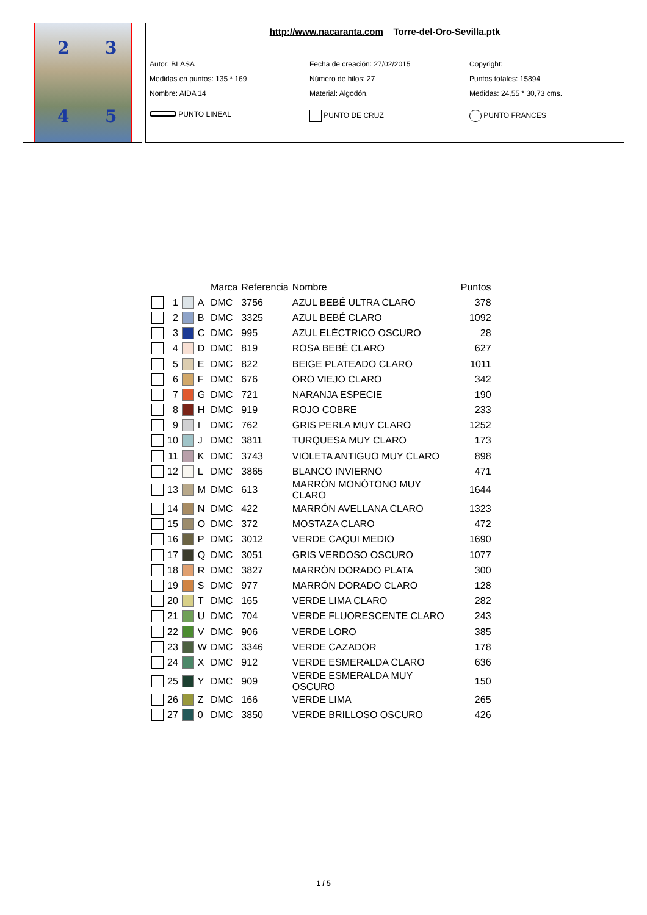2 3
4 5
http://www.nacaranta.com Torre-del-Oro-Sevilla.ptk
Autor: BLASA
Fecha de creación: 27/02/2015
Copyright:
Medidas en puntos: 135 * 169
Número de hilos: 27
Puntos totales: 15894
Nombre: AIDA 14
Material: Algodón.
Medidas: 24,55 * 30,73 cms.
PUNTO LINEAL
PUNTO DE CRUZ
PUNTO FRANCES
| | | | | Marca | Referencia | Nombre | Puntos |
| --- | --- | --- | --- | --- | --- | --- | --- |
| | 1 | | A | DMC | 3756 | AZUL BEBÉ ULTRA CLARO | 378 |
| | 2 | | B | DMC | 3325 | AZUL BEBÉ CLARO | 1092 |
| | 3 | | C | DMC | 995 | AZUL ELÉCTRICO OSCURO | 28 |
| | 4 | | D | DMC | 819 | ROSA BEBÉ CLARO | 627 |
| | 5 | | E | DMC | 822 | BEIGE PLATEADO CLARO | 1011 |
| | 6 | | F | DMC | 676 | ORO VIEJO CLARO | 342 |
| | 7 | | G | DMC | 721 | NARANJA ESPECIE | 190 |
| | 8 | | H | DMC | 919 | ROJO COBRE | 233 |
| | 9 | | I | DMC | 762 | GRIS PERLA MUY CLARO | 1252 |
| | 10 | | J | DMC | 3811 | TURQUESA MUY CLARO | 173 |
| | 11 | | K | DMC | 3743 | VIOLETA ANTIGUO MUY CLARO | 898 |
| | 12 | | L | DMC | 3865 | BLANCO INVIERNO | 471 |
| | 13 | | M | DMC | 613 | MARRÓN MONÓTONO MUY CLARO | 1644 |
| | 14 | | N | DMC | 422 | MARRÓN AVELLANA CLARO | 1323 |
| | 15 | | O | DMC | 372 | MOSTAZA CLARO | 472 |
| | 16 | | P | DMC | 3012 | VERDE CAQUI MEDIO | 1690 |
| | 17 | | Q | DMC | 3051 | GRIS VERDOSO OSCURO | 1077 |
| | 18 | | R | DMC | 3827 | MARRÓN DORADO PLATA | 300 |
| | 19 | | S | DMC | 977 | MARRÓN DORADO CLARO | 128 |
| | 20 | | T | DMC | 165 | VERDE LIMA CLARO | 282 |
| | 21 | | U | DMC | 704 | VERDE FLUORESCENTE CLARO | 243 |
| | 22 | | V | DMC | 906 | VERDE LORO | 385 |
| | 23 | | W | DMC | 3346 | VERDE CAZADOR | 178 |
| | 24 | | X | DMC | 912 | VERDE ESMERALDA CLARO | 636 |
| | 25 | | Y | DMC | 909 | VERDE ESMERALDA MUY OSCURO | 150 |
| | 26 | | Z | DMC | 166 | VERDE LIMA | 265 |
| | 27 | | 0 | DMC | 3850 | VERDE BRILLOSO OSCURO | 426 |
1 / 5